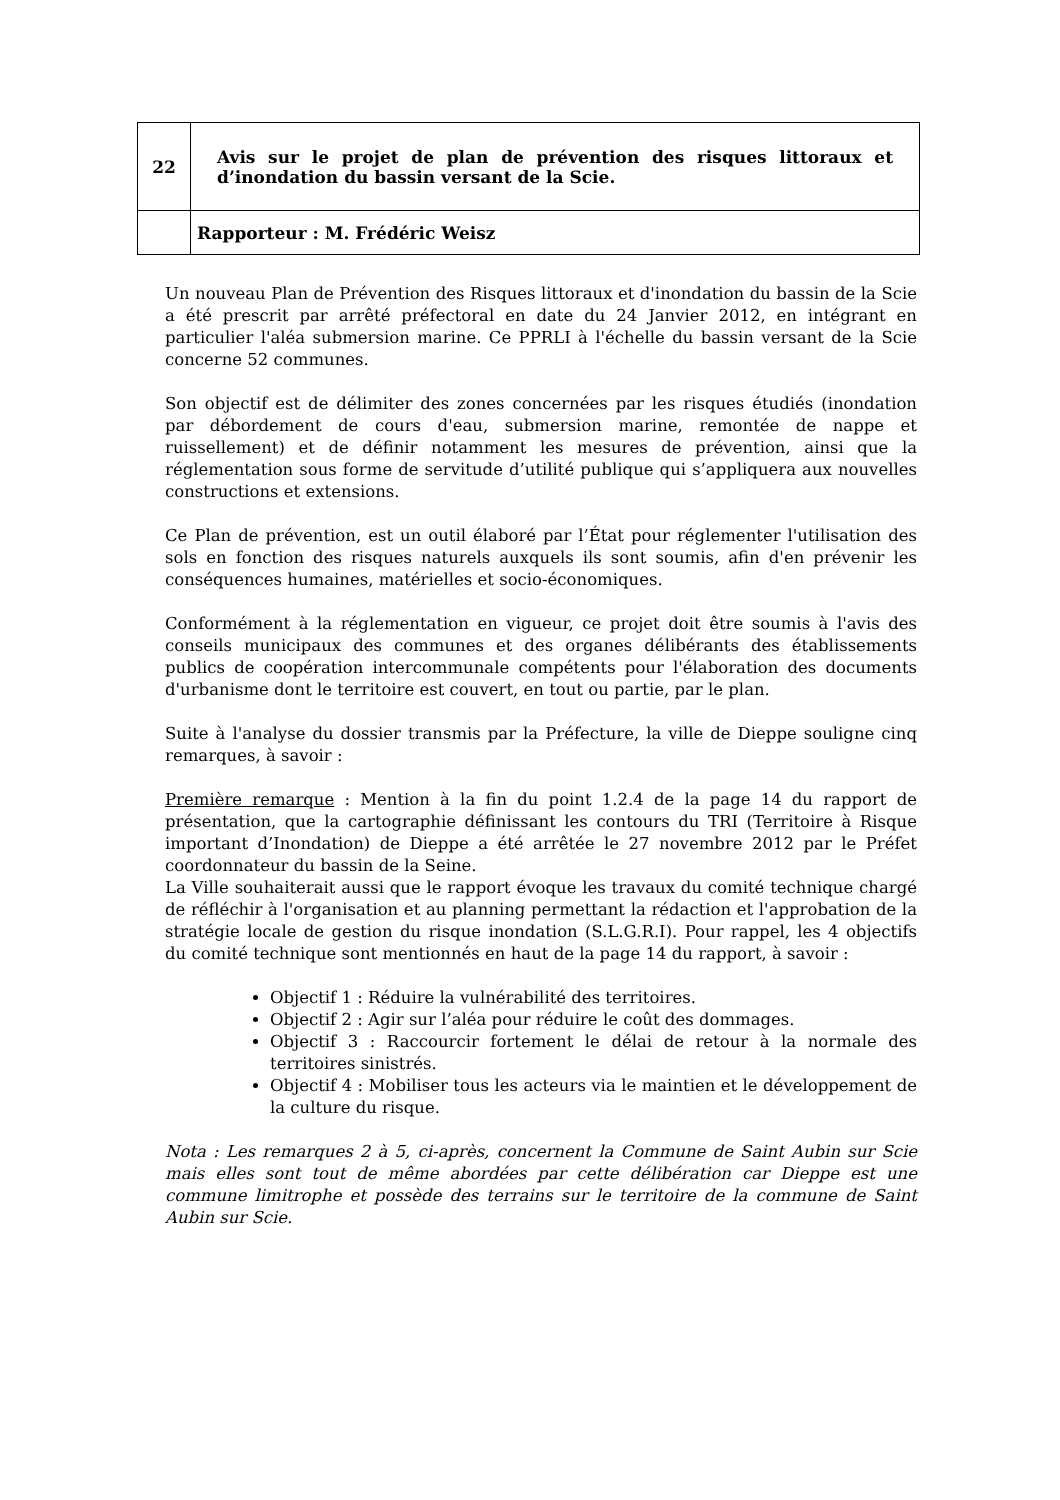| 22 | Avis sur le projet de plan de prévention des risques littoraux et d’inondation du bassin versant de la Scie. |
| | Rapporteur : M. Frédéric Weisz |
Un nouveau Plan de Prévention des Risques littoraux et d'inondation du bassin de la Scie a été prescrit par arrêté préfectoral en date du 24 Janvier 2012, en intégrant en particulier l'aléa submersion marine. Ce PPRLI à l'échelle du bassin versant de la Scie concerne 52 communes.
Son objectif est de délimiter des zones concernées par les risques étudiés (inondation par débordement de cours d'eau, submersion marine, remontée de nappe et ruissellement) et de définir notamment les mesures de prévention, ainsi que la réglementation sous forme de servitude d’utilité publique qui s’appliquera aux nouvelles constructions et extensions.
Ce Plan de prévention, est un outil élaboré par l’État pour réglementer l'utilisation des sols en fonction des risques naturels auxquels ils sont soumis, afin d'en prévenir les conséquences humaines, matérielles et socio-économiques.
Conformément à la réglementation en vigueur, ce projet doit être soumis à l'avis des conseils municipaux des communes et des organes délibérants des établissements publics de coopération intercommunale compétents pour l'élaboration des documents d'urbanisme dont le territoire est couvert, en tout ou partie, par le plan.
Suite à l'analyse du dossier transmis par la Préfecture, la ville de Dieppe souligne cinq remarques, à savoir :
Première remarque : Mention à la fin du point 1.2.4 de la page 14 du rapport de présentation, que la cartographie définissant les contours du TRI (Territoire à Risque important d’Inondation) de Dieppe a été arrêtée le 27 novembre 2012 par le Préfet coordonnateur du bassin de la Seine.
La Ville souhaiterait aussi que le rapport évoque les travaux du comité technique chargé de réfléchir à l'organisation et au planning permettant la rédaction et l'approbation de la stratégie locale de gestion du risque inondation (S.L.G.R.I). Pour rappel, les 4 objectifs du comité technique sont mentionnés en haut de la page 14 du rapport, à savoir :
Objectif 1 : Réduire la vulnérabilité des territoires.
Objectif 2 : Agir sur l’aléa pour réduire le coût des dommages.
Objectif 3 : Raccourcir fortement le délai de retour à la normale des territoires sinistrés.
Objectif 4 : Mobiliser tous les acteurs via le maintien et le développement de la culture du risque.
Nota : Les remarques 2 à 5, ci-après, concernent la Commune de Saint Aubin sur Scie mais elles sont tout de même abordées par cette délibération car Dieppe est une commune limitrophe et possède des terrains sur le territoire de la commune de Saint Aubin sur Scie.